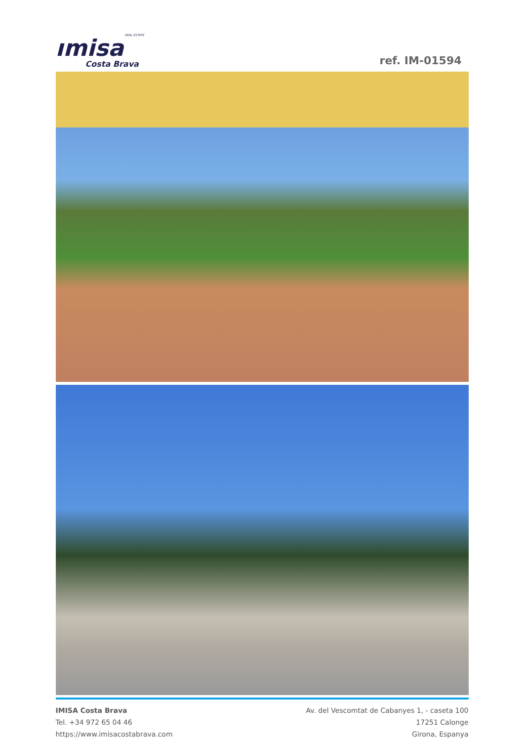REAL ESTATE
ımisa
Costa Brava
ref. IM-01594
IMISA Costa Brava
Tel. +34 972 65 04 46
https://www.imisacostabrava.com
Av. del Vescomtat de Cabanyes 1, - caseta 100
17251 Calonge
Girona, Espanya